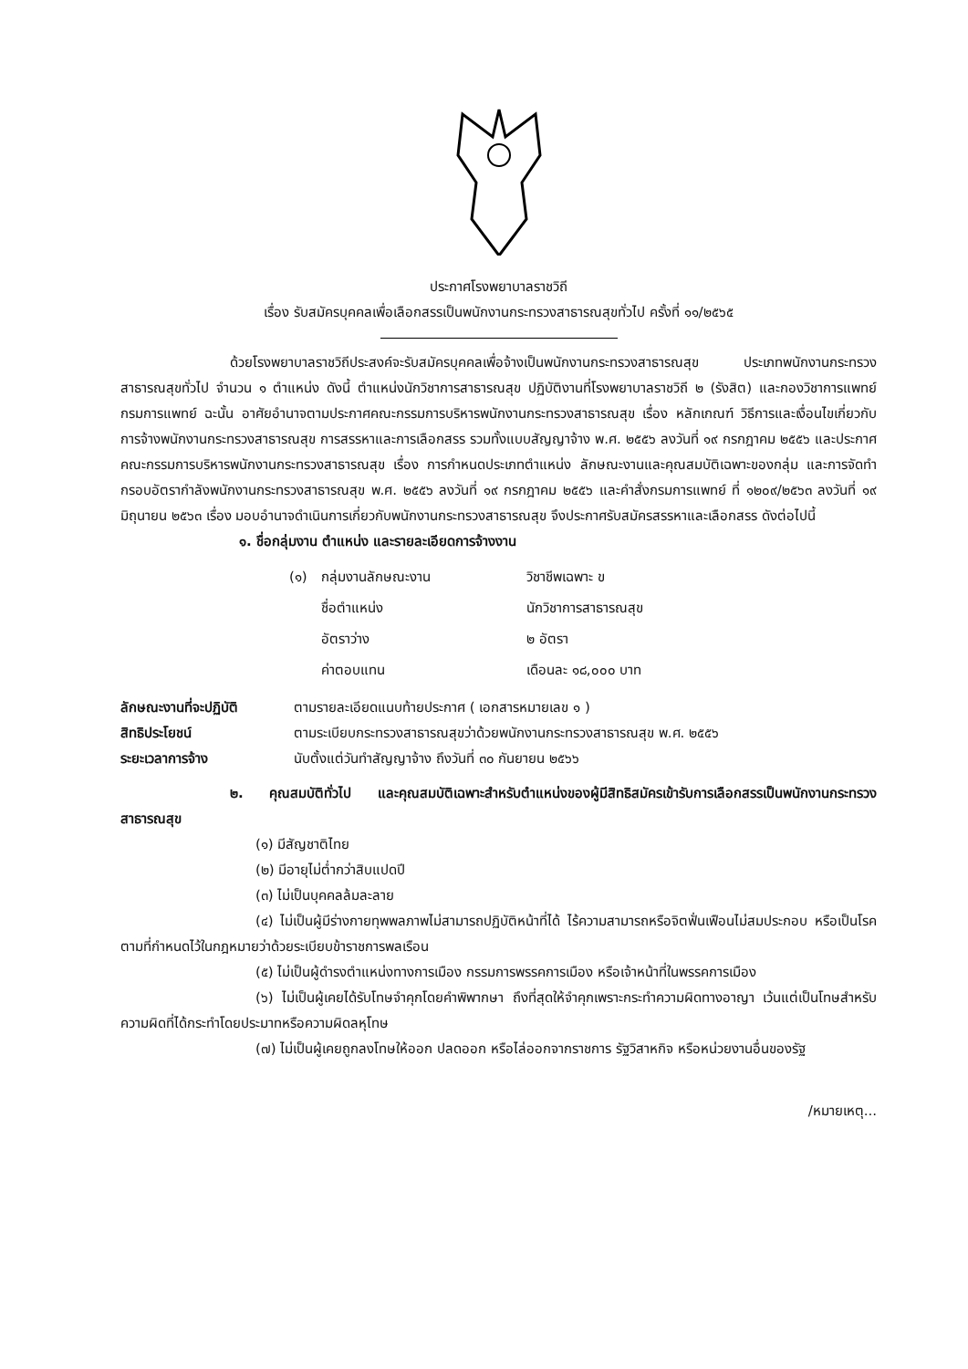ประกาศโรงพยาบาลราชวิถี
เรื่อง รับสมัครบุคคลเพื่อเลือกสรรเป็นพนักงานกระทรวงสาธารณสุขทั่วไป ครั้งที่ ๑๑/๒๕๖๕
ด้วยโรงพยาบาลราชวิถีประสงค์จะรับสมัครบุคคลเพื่อจ้างเป็นพนักงานกระทรวงสาธารณสุข ประเภทพนักงานกระทรวงสาธารณสุขทั่วไป จำนวน ๑ ตำแหน่ง ดังนี้ ตำแหน่งนักวิชาการสาธารณสุข ปฏิบัติงานที่โรงพยาบาลราชวิถี ๒ (รังสิต) และกองวิชาการแพทย์ กรมการแพทย์ ฉะนั้น อาศัยอำนาจตามประกาศคณะกรรมการบริหารพนักงานกระทรวงสาธารณสุข เรื่อง หลักเกณฑ์ วิธีการและเงื่อนไขเกี่ยวกับการจ้างพนักงานกระทรวงสาธารณสุข การสรรหาและการเลือกสรร รวมทั้งแบบสัญญาจ้าง พ.ศ. ๒๕๕๖ ลงวันที่ ๑๙ กรกฎาคม ๒๕๕๖ และประกาศ คณะกรรมการบริหารพนักงานกระทรวงสาธารณสุข เรื่อง การกำหนดประเภทตำแหน่ง ลักษณะงานและคุณสมบัติเฉพาะของกลุ่ม และการจัดทำกรอบอัตรากำลังพนักงานกระทรวงสาธารณสุข พ.ศ. ๒๕๕๖ ลงวันที่ ๑๙ กรกฎาคม ๒๕๕๖ และคำสั่งกรมการแพทย์ ที่ ๑๒๐๙/๒๕๖๓ ลงวันที่ ๑๙ มิถุนายน ๒๕๖๓ เรื่อง มอบอำนาจดำเนินการเกี่ยวกับพนักงานกระทรวงสาธารณสุข จึงประกาศรับสมัครสรรหาและเลือกสรร ดังต่อไปนี้
๑. ชื่อกลุ่มงาน ตำแหน่ง และรายละเอียดการจ้างงาน
| (๑) | กลุ่มงานลักษณะงาน | วิชาชีพเฉพาะ ข |
| | ชื่อตำแหน่ง | นักวิชาการสาธารณสุข |
| | อัตราว่าง | ๒ อัตรา |
| | ค่าตอบแทน | เดือนละ ๑๘,๐๐๐ บาท |
| ลักษณะงานที่จะปฏิบัติ | ตามรายละเอียดแนบท้ายประกาศ ( เอกสารหมายเลข ๑ ) |
| สิทธิประโยชน์ | ตามระเบียบกระทรวงสาธารณสุขว่าด้วยพนักงานกระทรวงสาธารณสุข พ.ศ. ๒๕๕๖ |
| ระยะเวลาการจ้าง | นับตั้งแต่วันทำสัญญาจ้าง ถึงวันที่ ๓๐ กันยายน ๒๕๖๖ |
๒. คุณสมบัติทั่วไป และคุณสมบัติเฉพาะสำหรับตำแหน่งของผู้มีสิทธิสมัครเข้ารับการเลือกสรรเป็นพนักงานกระทรวงสาธารณสุข
(๑) มีสัญชาติไทย
(๒) มีอายุไม่ต่ำกว่าสิบแปดปี
(๓) ไม่เป็นบุคคลล้มละลาย
(๔) ไม่เป็นผู้มีร่างกายทุพพลภาพไม่สามารถปฏิบัติหน้าที่ได้ ไร้ความสามารถหรือจิตฟั่นเฟือนไม่สมประกอบ หรือเป็นโรคตามที่กำหนดไว้ในกฎหมายว่าด้วยระเบียบข้าราชการพลเรือน
(๕) ไม่เป็นผู้ดำรงตำแหน่งทางการเมือง กรรมการพรรคการเมือง หรือเจ้าหน้าที่ในพรรคการเมือง
(๖) ไม่เป็นผู้เคยได้รับโทษจำคุกโดยคำพิพากษา ถึงที่สุดให้จำคุกเพราะกระทำความผิดทางอาญา เว้นแต่เป็นโทษสำหรับความผิดที่ได้กระทำโดยประมาทหรือความผิดลหุโทษ
(๗) ไม่เป็นผู้เคยถูกลงโทษให้ออก ปลดออก หรือไล่ออกจากราชการ รัฐวิสาหกิจ หรือหน่วยงานอื่นของรัฐ
/หมายเหตุ...